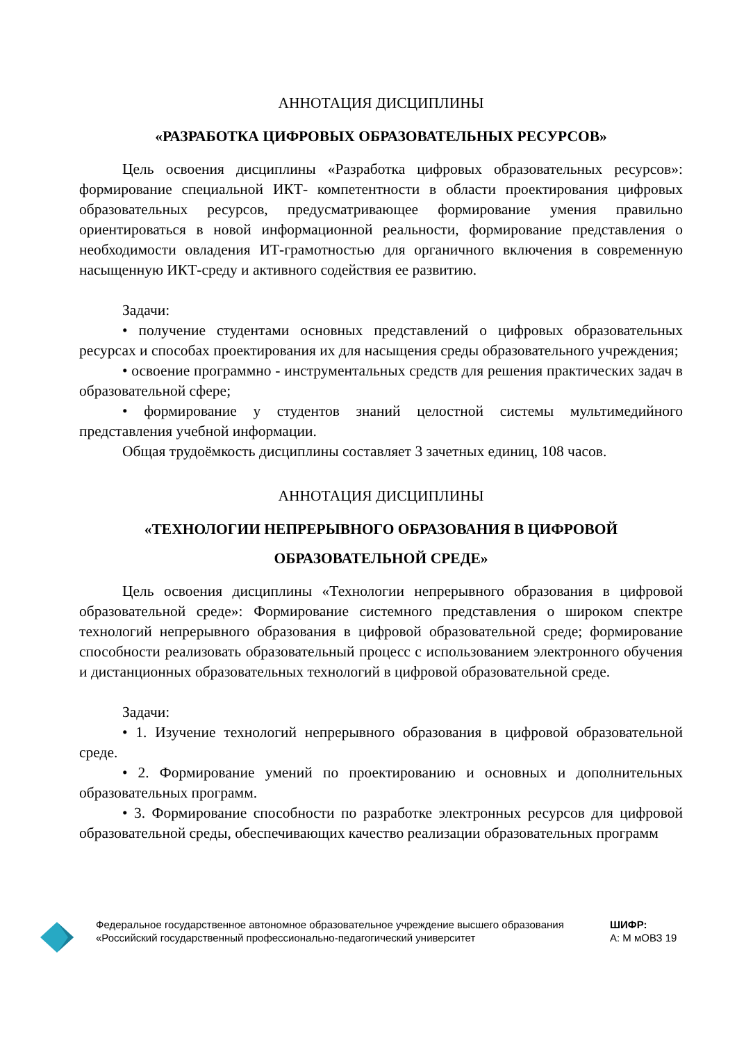АННОТАЦИЯ ДИСЦИПЛИНЫ
«РАЗРАБОТКА ЦИФРОВЫХ ОБРАЗОВАТЕЛЬНЫХ РЕСУРСОВ»
Цель освоения дисциплины «Разработка цифровых образовательных ресурсов»: формирование специальной ИКТ- компетентности в области проектирования цифровых образовательных ресурсов, предусматривающее формирование умения правильно ориентироваться в новой информационной реальности, формирование представления о необходимости овладения ИТ-грамотностью для органичного включения в современную насыщенную ИКТ-среду и активного содействия ее развитию.
Задачи:
• получение студентами основных представлений о цифровых образовательных ресурсах и способах проектирования их для насыщения среды образовательного учреждения;
• освоение программно - инструментальных средств для решения практических задач в образовательной сфере;
• формирование у студентов знаний целостной системы мультимедийного представления учебной информации.
Общая трудоёмкость дисциплины составляет 3 зачетных единиц, 108 часов.
АННОТАЦИЯ ДИСЦИПЛИНЫ
«ТЕХНОЛОГИИ НЕПРЕРЫВНОГО ОБРАЗОВАНИЯ В ЦИФРОВОЙ ОБРАЗОВАТЕЛЬНОЙ СРЕДЕ»
Цель освоения дисциплины «Технологии непрерывного образования в цифровой образовательной среде»: Формирование системного представления о широком спектре технологий непрерывного образования в цифровой образовательной среде; формирование способности реализовать образовательный процесс с использованием электронного обучения и дистанционных образовательных технологий в цифровой образовательной среде.
Задачи:
• 1. Изучение технологий непрерывного образования в цифровой образовательной среде.
• 2. Формирование умений по проектированию и основных и дополнительных образовательных программ.
• 3. Формирование способности по разработке электронных ресурсов для цифровой образовательной среды, обеспечивающих качество реализации образовательных программ
Федеральное государственное автономное образовательное учреждение высшего образования «Российский государственный профессионально-педагогический университет
ШИФР:
А: М мОВЗ 19